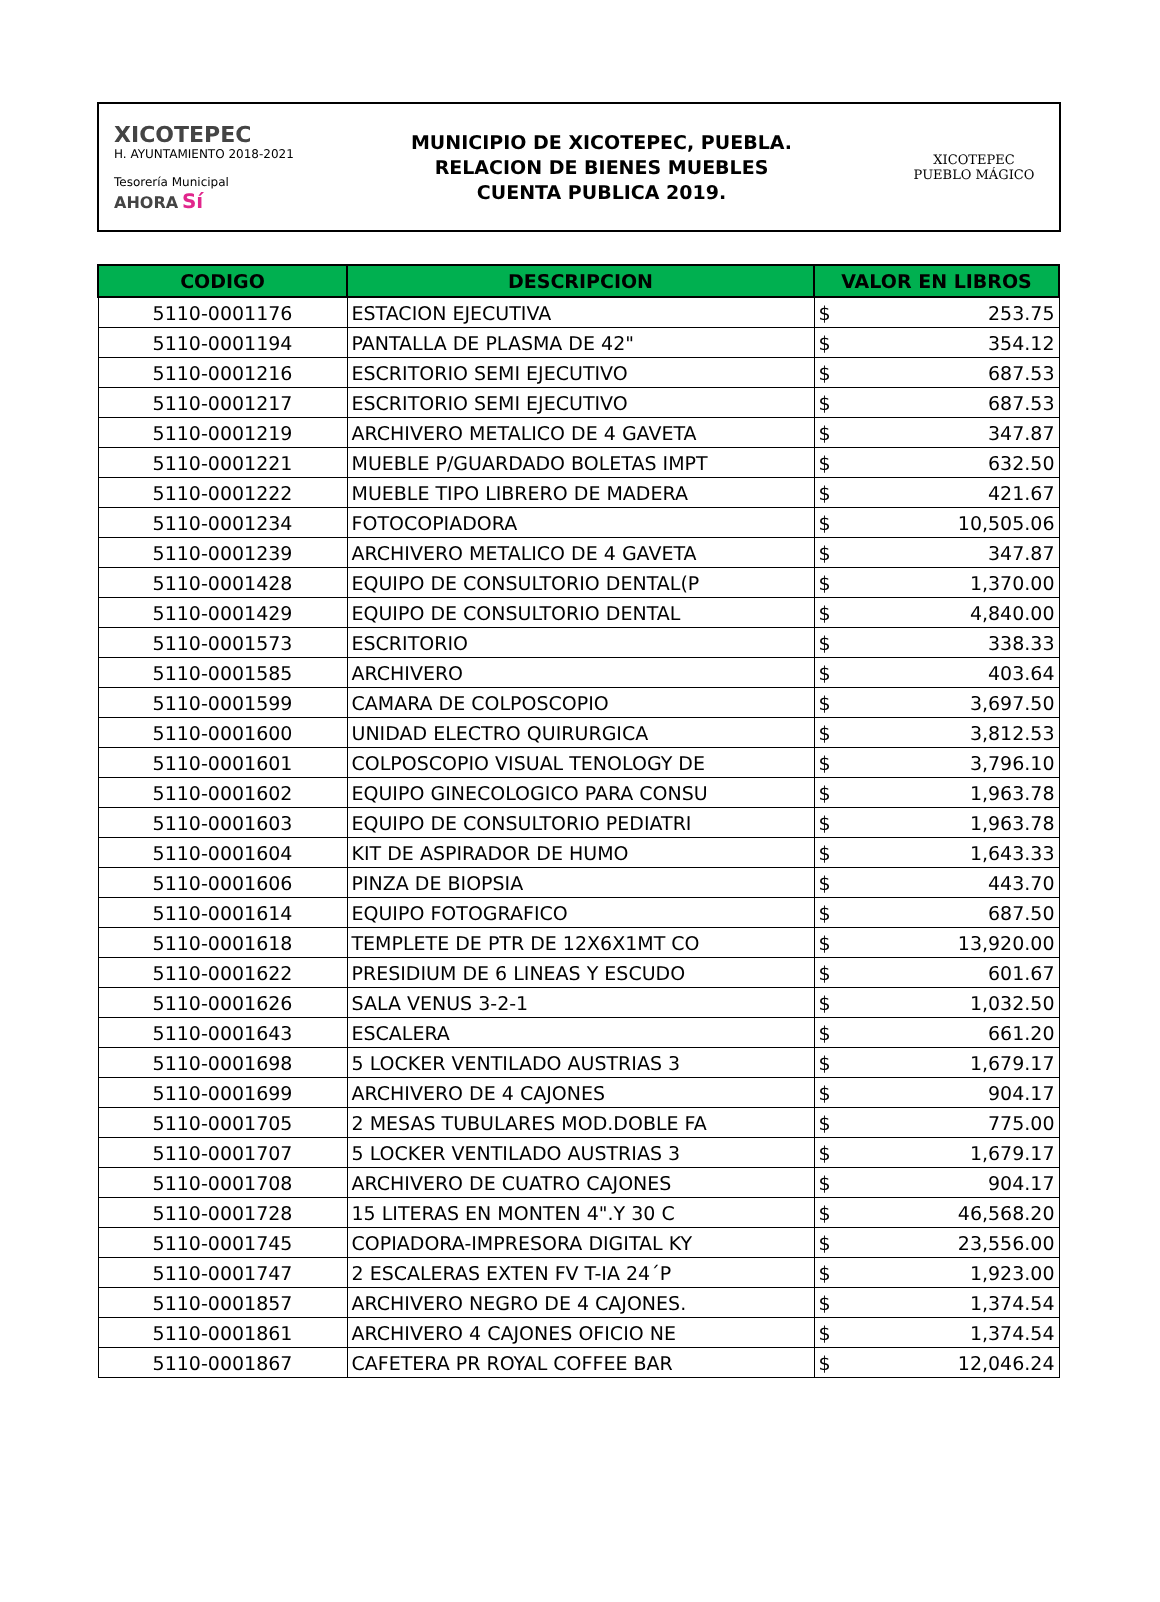XICOTEPEC
H. AYUNTAMIENTO 2018-2021
Tesorería Municipal
AHORA Sí
MUNICIPIO DE XICOTEPEC, PUEBLA.
RELACION DE BIENES MUEBLES
CUENTA PUBLICA 2019.
XICOTEPEC
PUEBLO MÁGICO
| CODIGO | DESCRIPCION | VALOR EN LIBROS | |
| --- | --- | --- | --- |
| 5110-0001176 | ESTACION EJECUTIVA | $ | 253.75 |
| 5110-0001194 | PANTALLA DE PLASMA DE 42" | $ | 354.12 |
| 5110-0001216 | ESCRITORIO SEMI EJECUTIVO | $ | 687.53 |
| 5110-0001217 | ESCRITORIO SEMI EJECUTIVO | $ | 687.53 |
| 5110-0001219 | ARCHIVERO METALICO DE 4 GAVETA | $ | 347.87 |
| 5110-0001221 | MUEBLE P/GUARDADO BOLETAS IMPT | $ | 632.50 |
| 5110-0001222 | MUEBLE TIPO LIBRERO DE MADERA | $ | 421.67 |
| 5110-0001234 | FOTOCOPIADORA | $ | 10,505.06 |
| 5110-0001239 | ARCHIVERO METALICO DE 4 GAVETA | $ | 347.87 |
| 5110-0001428 | EQUIPO DE CONSULTORIO DENTAL(P | $ | 1,370.00 |
| 5110-0001429 | EQUIPO DE CONSULTORIO DENTAL | $ | 4,840.00 |
| 5110-0001573 | ESCRITORIO | $ | 338.33 |
| 5110-0001585 | ARCHIVERO | $ | 403.64 |
| 5110-0001599 | CAMARA DE COLPOSCOPIO | $ | 3,697.50 |
| 5110-0001600 | UNIDAD ELECTRO QUIRURGICA | $ | 3,812.53 |
| 5110-0001601 | COLPOSCOPIO VISUAL TENOLOGY DE | $ | 3,796.10 |
| 5110-0001602 | EQUIPO GINECOLOGICO PARA CONSU | $ | 1,963.78 |
| 5110-0001603 | EQUIPO DE CONSULTORIO PEDIATRI | $ | 1,963.78 |
| 5110-0001604 | KIT DE ASPIRADOR DE HUMO | $ | 1,643.33 |
| 5110-0001606 | PINZA DE BIOPSIA | $ | 443.70 |
| 5110-0001614 | EQUIPO FOTOGRAFICO | $ | 687.50 |
| 5110-0001618 | TEMPLETE DE PTR DE 12X6X1MT CO | $ | 13,920.00 |
| 5110-0001622 | PRESIDIUM DE 6 LINEAS Y ESCUDO | $ | 601.67 |
| 5110-0001626 | SALA VENUS 3-2-1 | $ | 1,032.50 |
| 5110-0001643 | ESCALERA | $ | 661.20 |
| 5110-0001698 | 5 LOCKER VENTILADO AUSTRIAS 3 | $ | 1,679.17 |
| 5110-0001699 | ARCHIVERO DE 4 CAJONES | $ | 904.17 |
| 5110-0001705 | 2 MESAS TUBULARES MOD.DOBLE FA | $ | 775.00 |
| 5110-0001707 | 5 LOCKER VENTILADO AUSTRIAS 3 | $ | 1,679.17 |
| 5110-0001708 | ARCHIVERO DE CUATRO CAJONES | $ | 904.17 |
| 5110-0001728 | 15 LITERAS EN MONTEN 4".Y 30 C | $ | 46,568.20 |
| 5110-0001745 | COPIADORA-IMPRESORA DIGITAL KY | $ | 23,556.00 |
| 5110-0001747 | 2 ESCALERAS EXTEN FV T-IA 24´P | $ | 1,923.00 |
| 5110-0001857 | ARCHIVERO NEGRO DE 4 CAJONES. | $ | 1,374.54 |
| 5110-0001861 | ARCHIVERO 4 CAJONES OFICIO NE | $ | 1,374.54 |
| 5110-0001867 | CAFETERA PR ROYAL COFFEE BAR | $ | 12,046.24 |